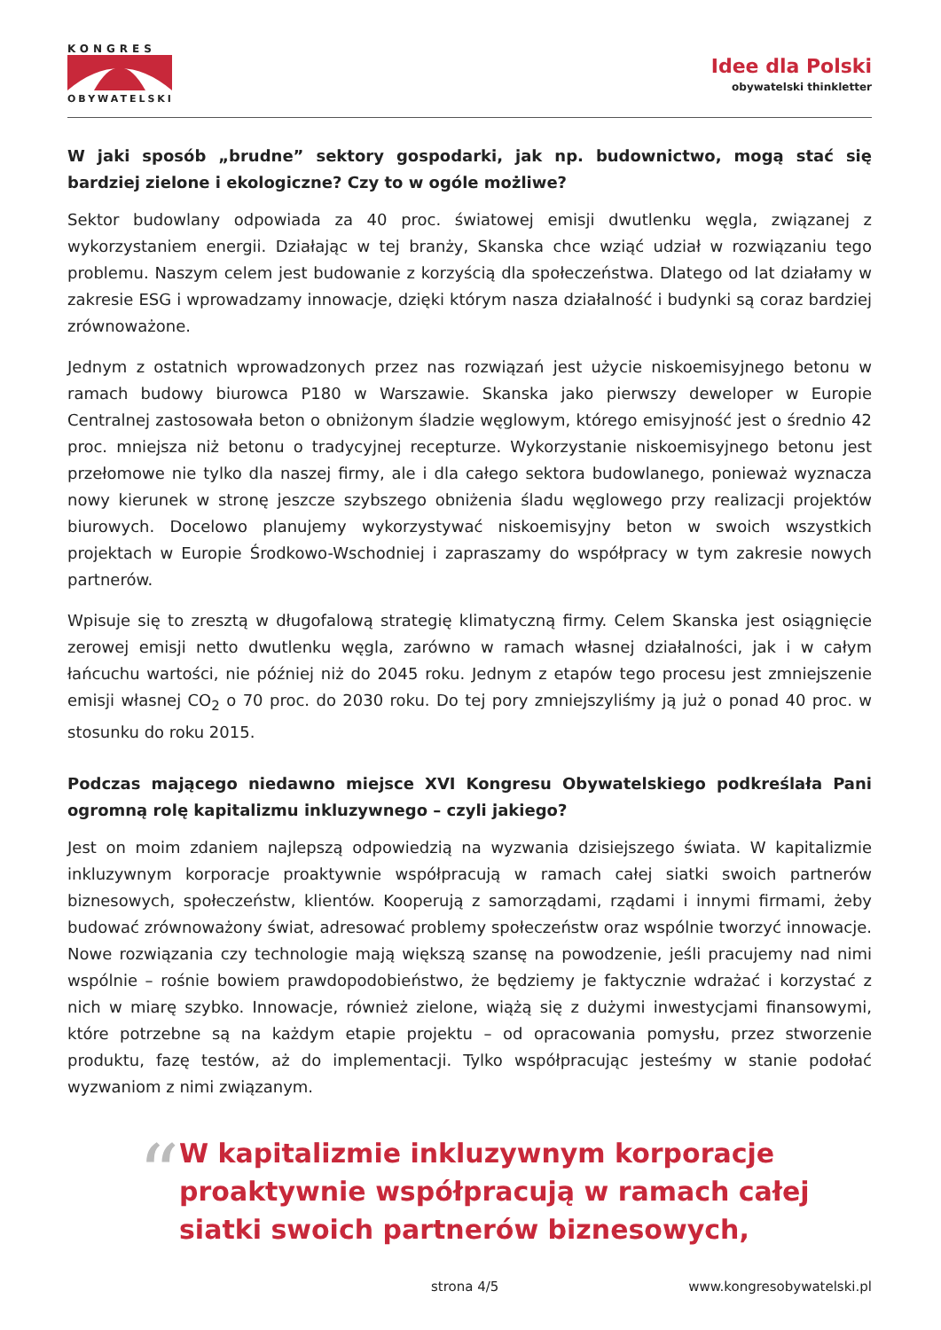KONGRES
OBYWATELSKI
Idee dla Polski
obywatelski thinkletter
W jaki sposób „brudne” sektory gospodarki, jak np. budownictwo, mogą stać się bardziej zielone i ekologiczne? Czy to w ogóle możliwe?
Sektor budowlany odpowiada za 40 proc. światowej emisji dwutlenku węgla, związanej z wykorzystaniem energii. Działając w tej branży, Skanska chce wziąć udział w rozwiązaniu tego problemu. Naszym celem jest budowanie z korzyścią dla społeczeństwa. Dlatego od lat działamy w zakresie ESG i wprowadzamy innowacje, dzięki którym nasza działalność i budynki są coraz bardziej zrównoważone.
Jednym z ostatnich wprowadzonych przez nas rozwiązań jest użycie niskoemisyjnego betonu w ramach budowy biurowca P180 w Warszawie. Skanska jako pierwszy deweloper w Europie Centralnej zastosowała beton o obniżonym śladzie węglowym, którego emisyjność jest o średnio 42 proc. mniejsza niż betonu o tradycyjnej recepturze. Wykorzystanie niskoemisyjnego betonu jest przełomowe nie tylko dla naszej firmy, ale i dla całego sektora budowlanego, ponieważ wyznacza nowy kierunek w stronę jeszcze szybszego obniżenia śladu węglowego przy realizacji projektów biurowych. Docelowo planujemy wykorzystywać niskoemisyjny beton w swoich wszystkich projektach w Europie Środkowo-Wschodniej i zapraszamy do współpracy w tym zakresie nowych partnerów.
Wpisuje się to zresztą w długofalową strategię klimatyczną firmy. Celem Skanska jest osiągnięcie zerowej emisji netto dwutlenku węgla, zarówno w ramach własnej działalności, jak i w całym łańcuchu wartości, nie później niż do 2045 roku. Jednym z etapów tego procesu jest zmniejszenie emisji własnej CO<sub>2</sub> o 70 proc. do 2030 roku. Do tej pory zmniejszyliśmy ją już o ponad 40 proc. w stosunku do roku 2015.
Podczas mającego niedawno miejsce XVI Kongresu Obywatelskiego podkreślała Pani ogromną rolę kapitalizmu inkluzywnego – czyli jakiego?
Jest on moim zdaniem najlepszą odpowiedzią na wyzwania dzisiejszego świata. W kapitalizmie inkluzywnym korporacje proaktywnie współpracują w ramach całej siatki swoich partnerów biznesowych, społeczeństw, klientów. Kooperują z samorządami, rządami i innymi firmami, żeby budować zrównoważony świat, adresować problemy społeczeństw oraz wspólnie tworzyć innowacje. Nowe rozwiązania czy technologie mają większą szansę na powodzenie, jeśli pracujemy nad nimi wspólnie – rośnie bowiem prawdopodobieństwo, że będziemy je faktycznie wdrażać i korzystać z nich w miarę szybko. Innowacje, również zielone, wiążą się z dużymi inwestycjami finansowymi, które potrzebne są na każdym etapie projektu – od opracowania pomysłu, przez stworzenie produktu, fazę testów, aż do implementacji. Tylko współpracując jesteśmy w stanie podołać wyzwaniom z nimi związanym.
“
W kapitalizmie inkluzywnym korporacje proaktywnie współpracują w ramach całej siatki swoich partnerów biznesowych,
strona 4/5 www.kongresobywatelski.pl